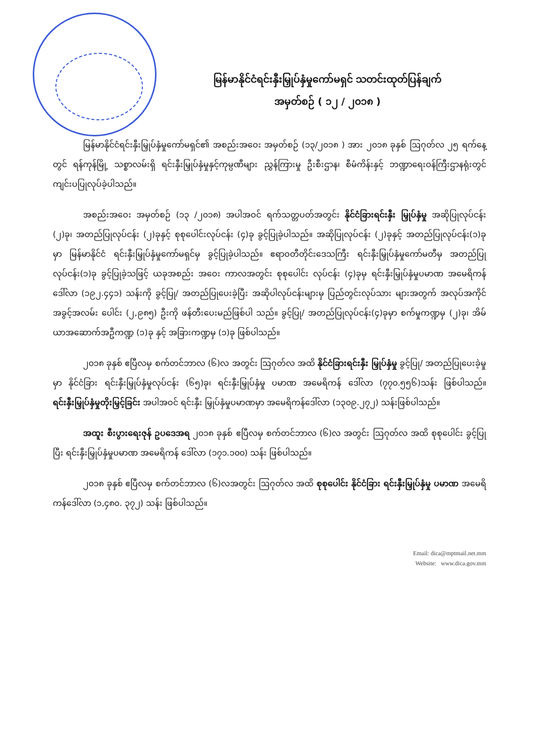မြန်မာနိုင်ငံရင်းနှီးမြှုပ်နှံမှုကော်မရှင် သတင်းထုတ်ပြန်ချက်
အမှတ်စဉ် ( ၁၂ / ၂၀၁၈ )
မြန်မာနိုင်ငံရင်းနှီးမြှုပ်နှံမှုကော်မရှင်၏ အစည်းအဝေး အမှတ်စဉ် (၁၃/၂၀၁၈ ) အား ၂၀၁၈ ခုနှစ် ဩဂုတ်လ ၂၅ ရက်နေ့တွင် ရန်ကုန်မြို့ သစ္စာလမ်းရှိ ရင်းနှီးမြှုပ်နှံမှုနှင့်ကုမ္ပဏီများ ညွှန်ကြားမှု ဦးစီးဌာန၊ စီမံကိန်းနှင့် ဘဏ္ဍာရေးဝန်ကြီးဌာနရုံးတွင် ကျင်းပပြုလုပ်ခဲ့ပါသည်။
အစည်းအဝေး အမှတ်စဉ် (၁၃ /၂၀၁၈) အပါအဝင် ရက်သတ္တပတ်အတွင်း နိုင်ငံခြားရင်းနှီး မြှုပ်နှံမှု အဆိုပြုလုပ်ငန်း (၂)ခု၊ အတည်ပြုလုပ်ငန်း (၂)ခုနှင့် စုစုပေါင်းလုပ်ငန်း (၄)ခု ခွင့်ပြုခဲ့ပါသည်။ အဆိုပြုလုပ်ငန်း (၂)ခုနှင့် အတည်ပြုလုပ်ငန်း(၁)ခု မှာ မြန်မာနိုင်ငံ ရင်းနှီးမြှုပ်နှံမှုကော်မရှင်မှ ခွင့်ပြုခဲ့ပါသည်။ ဧရာဝတီတိုင်းဒေသကြီး ရင်းနှီးမြှုပ်နှံမှုကော်မတီမှ အတည်ပြုလုပ်ငန်း(၁)ခု ခွင့်ပြုခဲ့သဖြင့် ယခုအစည်း အဝေး ကာလအတွင်း စုစုပေါင်း လုပ်ငန်း (၄)ခုမှ ရင်းနှီးမြှုပ်နှံမှုပမာဏ အမေရိကန် ဒေါ်လာ (၁၉၂.၄၄၁) သန်းကို ခွင့်ပြု/ အတည်ပြုပေးခဲ့ပြီး အဆိုပါလုပ်ငန်းများမှ ပြည်တွင်းလုပ်သား များအတွက် အလုပ်အကိုင် အခွင့်အလမ်း ပေါင်း (၂,၉၈၅) ဦးကို ဖန်တီးပေးမည်ဖြစ်ပါ သည်။ ခွင့်ပြု/ အတည်ပြုလုပ်ငန်း(၄)ခုမှာ စက်မှုကဏ္ဍမှ (၂)ခု၊ အိမ်ယာအဆောက်အဦကဏ္ဍ (၁)ခု နှင့် အခြားကဏ္ဍမှ (၁)ခု ဖြစ်ပါသည်။
၂၀၁၈ ခုနှစ် ဧပြီလမှ စက်တင်ဘာလ (၆)လ အတွင်း ဩဂုတ်လ အထိ နိုင်ငံခြားရင်းနှီး မြှုပ်နှံမှု ခွင့်ပြု/ အတည်ပြုပေးခဲ့မှုမှာ နိုင်ငံခြား ရင်းနှီးမြှုပ်နှံမှုလုပ်ငန်း (၆၅)ခု၊ ရင်းနှီးမြှုပ်နှံမှု ပမာဏ အမေရိကန် ဒေါ်လာ (၇၇၀.၅၅၆)သန်း ဖြစ်ပါသည်။ ရင်းနှီးမြှုပ်နှံမှုတိုးမြှင့်ခြင်း အပါအဝင် ရင်းနှီး မြှုပ်နှံမှုပမာဏမှာ အမေရိကန်ဒေါ်လာ (၁၃၀၉.၂၇၂) သန်းဖြစ်ပါသည်။
အထူး စီးပွားရေးဇုန် ဥပဒေအရ ၂၀၁၈ ခုနှစ် ဧပြီလမှ စက်တင်ဘာလ (၆)လ အတွင်း ဩဂုတ်လ အထိ စုစုပေါင်း ခွင့်ပြုပြီး ရင်းနှီးမြှုပ်နှံမှုပမာဏ အမေရိကန် ဒေါ်လာ (၁၇၁.၁၀၀) သန်း ဖြစ်ပါသည်။
၂၀၁၈ ခုနှစ် ဧပြီလမှ စက်တင်ဘာလ (၆)လအတွင်း ဩဂုတ်လ အထိ စုစုပေါင်း နိုင်ငံခြား ရင်းနှီးမြှုပ်နှံမှု ပမာဏ အမေရိကန်ဒေါ်လာ (၁,၄၈၀. ၃၇၂) သန်း ဖြစ်ပါသည်။
Email: dica@mptmail.net.mm
Website: www.dica.gov.mm